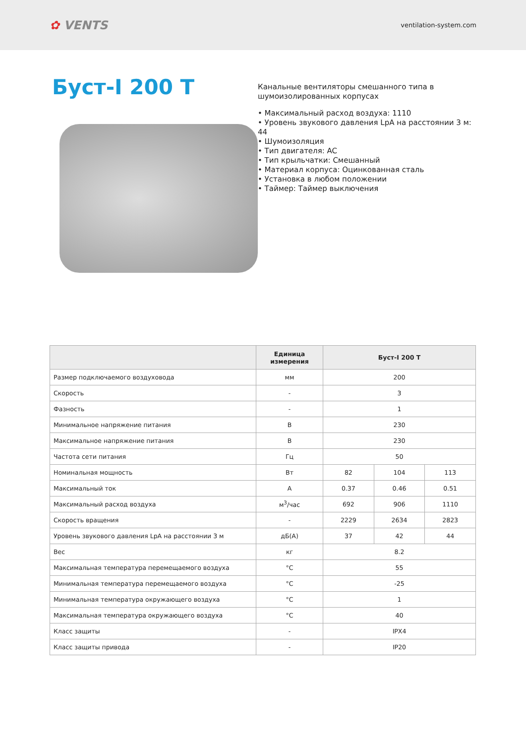✿ VENTS
ventilation-system.com
Буст-I 200 T
Канальные вентиляторы смешанного типа в шумоизолированных корпусах
• Максимальный расход воздуха: 1110
• Уровень звукового давления LpA на расстоянии 3 м: 44
• Шумоизоляция
• Тип двигателя: AC
• Тип крыльчатки: Смешанный
• Материал корпуса: Оцинкованная сталь
• Установка в любом положении
• Таймер: Таймер выключения
| | Единица измерения | Буст-I 200 T | | |
| --- | --- | --- | --- | --- |
| Размер подключаемого воздуховода | мм | 200 | | |
| Скорость | - | 3 | | |
| Фазность | - | 1 | | |
| Минимальное напряжение питания | В | 230 | | |
| Максимальное напряжение питания | В | 230 | | |
| Частота сети питания | Гц | 50 | | |
| Номинальная мощность | Вт | 82 | 104 | 113 |
| Максимальный ток | А | 0.37 | 0.46 | 0.51 |
| Максимальный расход воздуха | м<sup>3</sup>/час | 692 | 906 | 1110 |
| Скорость вращения | - | 2229 | 2634 | 2823 |
| Уровень звукового давления LpA на расстоянии 3 м | дБ(А) | 37 | 42 | 44 |
| Вес | кг | 8.2 | | |
| Максимальная температура перемещаемого воздуха | °C | 55 | | |
| Минимальная температура перемещаемого воздуха | °C | -25 | | |
| Минимальная температура окружающего воздуха | °C | 1 | | |
| Максимальная температура окружающего воздуха | °C | 40 | | |
| Класс защиты | - | IPX4 | | |
| Класс защиты привода | - | IP20 | | |